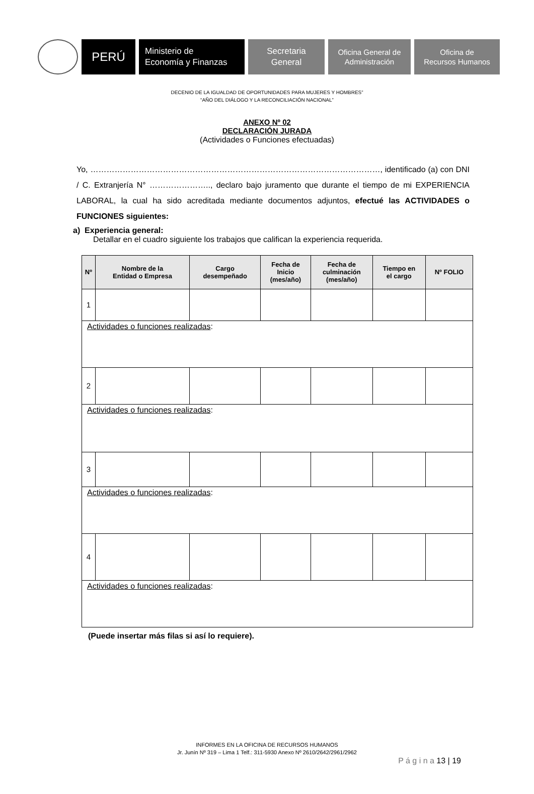PERÚ
Ministerio de
Economía y Finanzas
Secretaria
General
Oficina General de
Administración
Oficina de
Recursos Humanos
DECENIO DE LA IGUALDAD DE OPORTUNIDADES PARA MUJERES Y HOMBRES”
“AÑO DEL DIÁLOGO Y LA RECONCILIACIÓN NACIONAL”
ANEXO Nº 02
DECLARACIÓN JURADA
(Actividades o Funciones efectuadas)
Yo, ………………………………………………………………………………………………, identificado (a) con DNI / C. Extranjería N° ………………….., declaro bajo juramento que durante el tiempo de mi EXPERIENCIA LABORAL, la cual ha sido acreditada mediante documentos adjuntos, efectué las ACTIVIDADES o FUNCIONES siguientes:
a) Experiencia general:
Detallar en el cuadro siguiente los trabajos que califican la experiencia requerida.
| Nº | Nombre de la Entidad o Empresa | Cargo desempeñado | Fecha de Inicio (mes/año) | Fecha de culminación (mes/año) | Tiempo en el cargo | Nº FOLIO |
| --- | --- | --- | --- | --- | --- | --- |
| 1 | | | | | | |
| Actividades o funciones realizadas : | | | | | | |
| 2 | | | | | | |
| Actividades o funciones realizadas : | | | | | | |
| 3 | | | | | | |
| Actividades o funciones realizadas : | | | | | | |
| 4 | | | | | | |
| Actividades o funciones realizadas : | | | | | | |
(Puede insertar más filas si así lo requiere).
INFORMES EN LA OFICINA DE RECURSOS HUMANOS
Jr. Junín Nº 319 – Lima 1 Telf.: 311-5930 Anexo Nº 2610/2642/2961/2962
P á g i n a 13 | 19